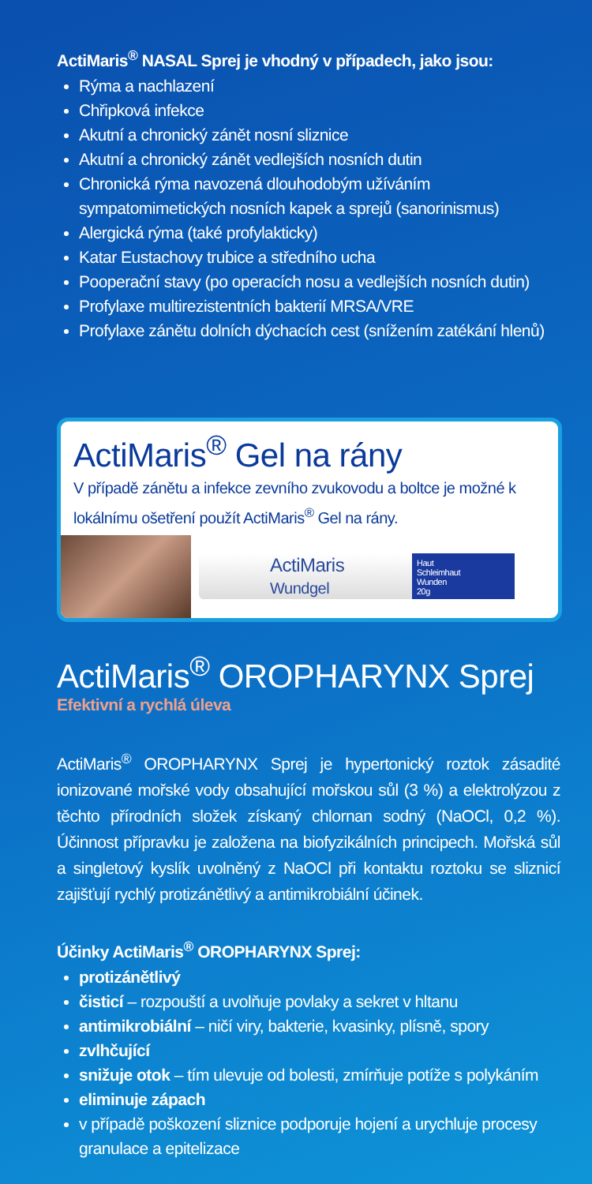ActiMaris<sup>®</sup> NASAL Sprej je vhodný v případech, jako jsou:
Rýma a nachlazení
Chřipková infekce
Akutní a chronický zánět nosní sliznice
Akutní a chronický zánět vedlejších nosních dutin
Chronická rýma navozená dlouhodobým užíváním sympatomimetických nosních kapek a sprejů (sanorinismus)
Alergická rýma (také profylakticky)
Katar Eustachovy trubice a středního ucha
Pooperační stavy (po operacích nosu a vedlejších nosních dutin)
Profylaxe multirezistentních bakterií MRSA/VRE
Profylaxe zánětu dolních dýchacích cest (snížením zatékání hlenů)
ActiMaris<sup>®</sup> Gel na rány
V případě zánětu a infekce zevního zvukovodu a boltce je možné k lokálnímu ošetření použít ActiMaris<sup>®</sup> Gel na rány.
ActiMaris
Wundgel Haut
Schleimhaut
Wunden
20g
ActiMaris<sup>®</sup> OROPHARYNX Sprej
Efektivní a rychlá úleva
ActiMaris<sup>®</sup> OROPHARYNX Sprej je hypertonický roztok zásadité ionizované mořské vody obsahující mořskou sůl (3 %) a elektrolýzou z těchto přírodních složek získaný chlornan sodný (NaOCl, 0,2 %). Účinnost přípravku je založena na biofyzikálních principech. Mořská sůl a singletový kyslík uvolněný z NaOCl při kontaktu roztoku se sliznicí zajišťují rychlý protizánětlivý a antimikrobiální účinek.
Účinky ActiMaris<sup>®</sup> OROPHARYNX Sprej:
protizánětlivý
čisticí – rozpouští a uvolňuje povlaky a sekret v hltanu
antimikrobiální – ničí viry, bakterie, kvasinky, plísně, spory
zvlhčující
snižuje otok – tím ulevuje od bolesti, zmírňuje potíže s polykáním
eliminuje zápach
v případě poškození sliznice podporuje hojení a urychluje procesy granulace a epitelizace